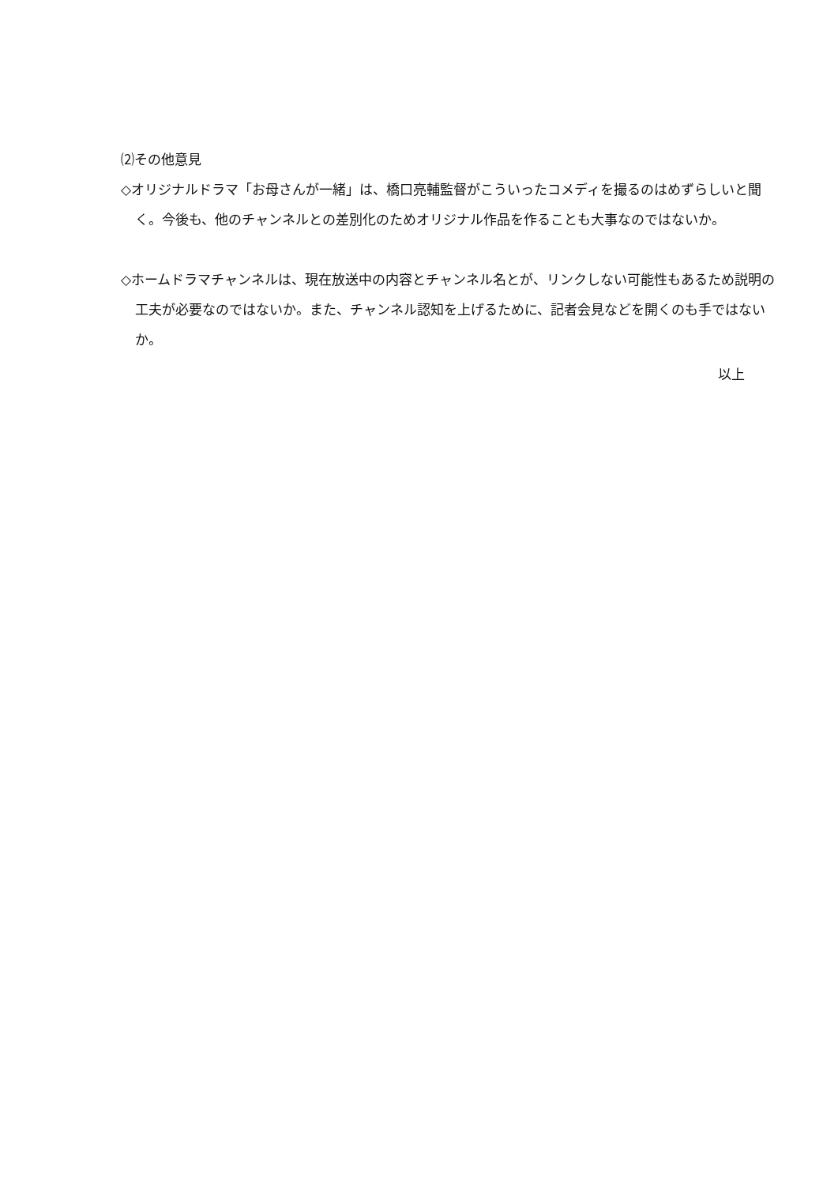⑵その他意見
◇オリジナルドラマ「お母さんが一緒」は、橋口亮輔監督がこういったコメディを撮るのはめずらしいと聞く。今後も、他のチャンネルとの差別化のためオリジナル作品を作ることも大事なのではないか。
◇ホームドラマチャンネルは、現在放送中の内容とチャンネル名とが、リンクしない可能性もあるため説明の工夫が必要なのではないか。また、チャンネル認知を上げるために、記者会見などを開くのも手ではないか。
以上